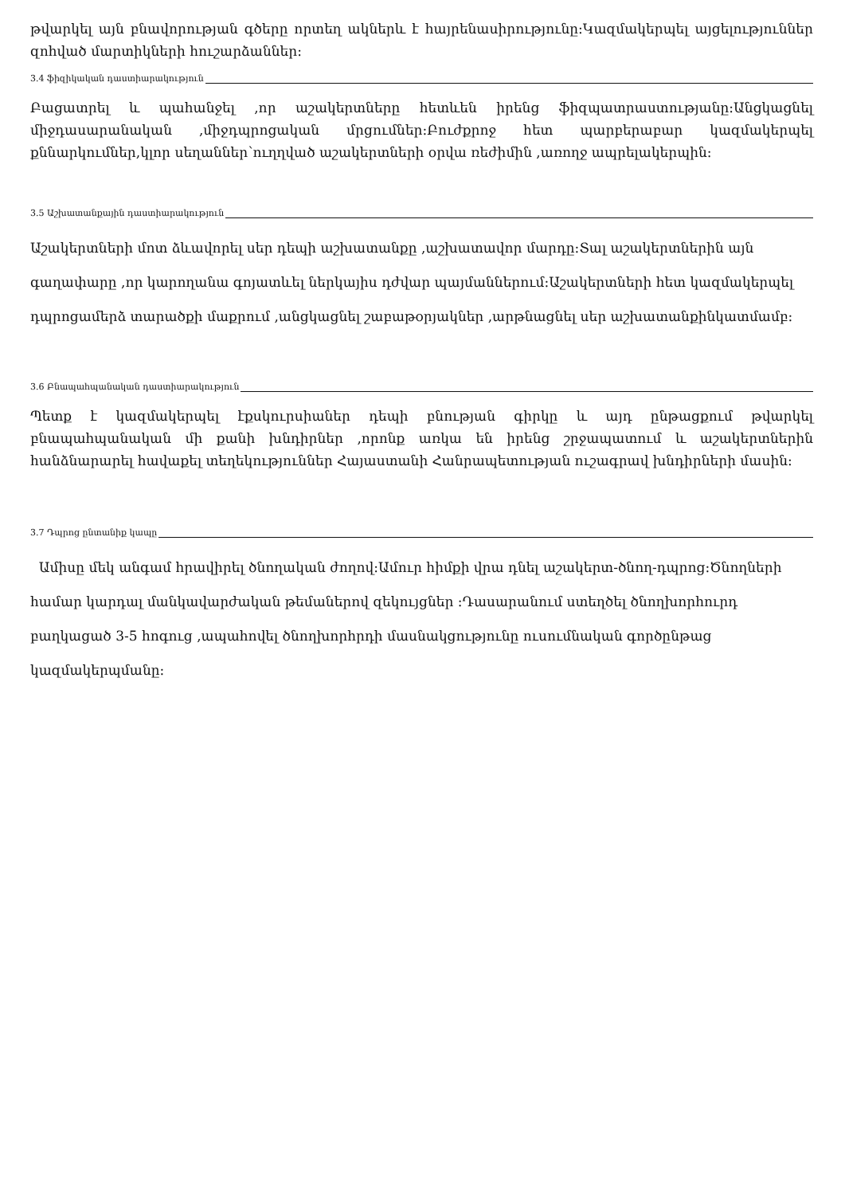թվարկել այն բնավորության գծերը որտեղ ակներև է հայրենասիրությունը։Կազմակերպել այցելություններ զոհված մարտիկների հուշարձաններ։
3.4 ֆիզիկական դաստիարակություն
Բացատրել և պահանջել ,որ աշակերտները հետևեն իրենց ֆիզպատրաստությանը։Անցկացնել միջդասարանական ,միջդպրոցական մրցումներ։Բուժքրոջ հետ պարբերաբար կազմակերպել քննարկումներ,կլոր սեղաններ՝ուղղված աշակերտների օրվա ռեժիմին ,առողջ ապրելակերպին։
3.5 Աշխատանքային դաստիարակություն
Աշակերտների մոտ ձևավորել սեր դեպի աշխատանքը ,աշխատավոր մարդը։Տալ աշակերտներին այն գաղափարը ,որ կարողանա գոյատևել ներկայիս դժվար պայմաններում։Աշակերտների հետ կազմակերպել դպրոցամերձ տարածքի մաքրում ,անցկացնել շաբաթօրյակներ ,արթնացնել սեր աշխատանքինկատմամբ։
3.6 Բնապահպանական դաստիարակություն
Պետք է կազմակերպել էքսկուրսիաներ դեպի բնության գիրկը և այդ ընթացքում թվարկել բնապահպանական մի քանի խնդիրներ ,որոնք առկա են իրենց շրջապատում և աշակերտներին հանձնարարել հավաքել տեղեկություններ Հայաստանի Հանրապետության ուշագրավ խնդիրների մասին։
3.7 Դպրոց ընտանիք կապը
Ամիսը մեկ անգամ հրավիրել ծնողական ժողով։Ամուր հիմքի վրա դնել աշակերտ-ծնող-դպրոց։Ծնողների համար կարդալ մանկավարժական թեմաներով զեկույցներ ։Դասարանում ստեղծել ծնողխորհուրդ բաղկացած 3-5 հոգուց ,ապահովել ծնողխորհրդի մասնակցությունը ուսումնական գործընթաց կազմակերպմանը։